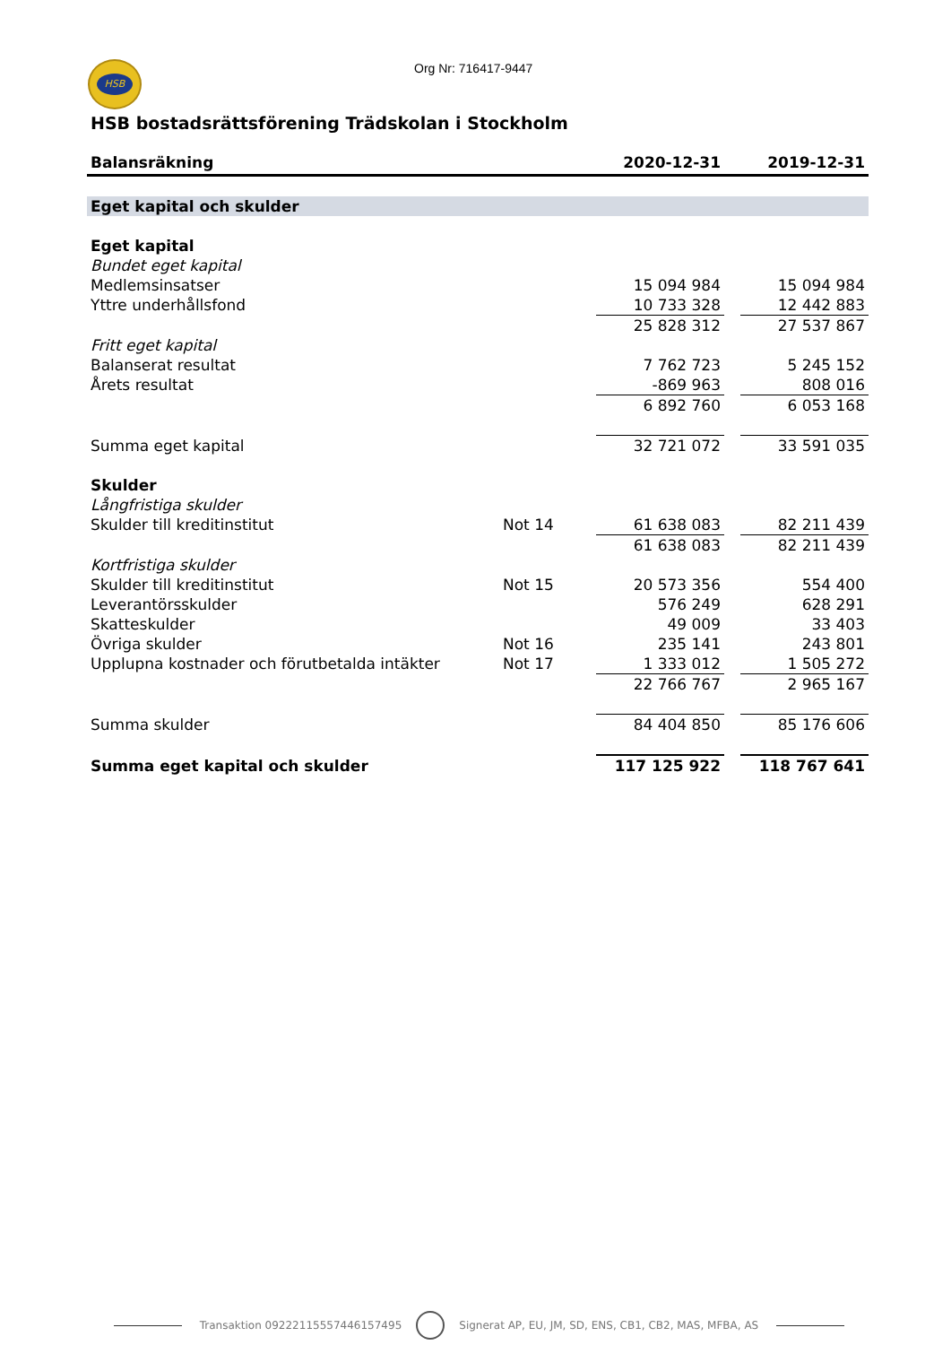HSB Org Nr: 716417-9447
HSB bostadsrättsförening Trädskolan i Stockholm
| Balansräkning | | 2020-12-31 | | 2019-12-31 |
| --- | --- | --- | --- | --- |
| Eget kapital och skulder | | | | |
| Eget kapital | | | | |
| Bundet eget kapital | | | | |
| Medlemsinsatser | | 15 094 984 | | 15 094 984 |
| Yttre underhållsfond | | 10 733 328 | | 12 442 883 |
| | | 25 828 312 | | 27 537 867 |
| Fritt eget kapital | | | | |
| Balanserat resultat | | 7 762 723 | | 5 245 152 |
| Årets resultat | | -869 963 | | 808 016 |
| | | 6 892 760 | | 6 053 168 |
| Summa eget kapital | | 32 721 072 | | 33 591 035 |
| Skulder | | | | |
| Långfristiga skulder | | | | |
| Skulder till kreditinstitut | Not 14 | 61 638 083 | | 82 211 439 |
| | | 61 638 083 | | 82 211 439 |
| Kortfristiga skulder | | | | |
| Skulder till kreditinstitut | Not 15 | 20 573 356 | | 554 400 |
| Leverantörsskulder | | 576 249 | | 628 291 |
| Skatteskulder | | 49 009 | | 33 403 |
| Övriga skulder | Not 16 | 235 141 | | 243 801 |
| Upplupna kostnader och förutbetalda intäkter | Not 17 | 1 333 012 | | 1 505 272 |
| | | 22 766 767 | | 2 965 167 |
| Summa skulder | | 84 404 850 | | 85 176 606 |
| Summa eget kapital och skulder | | 117 125 922 | | 118 767 641 |
Transaktion 09222115557446157495 Signerat AP, EU, JM, SD, ENS, CB1, CB2, MAS, MFBA, AS